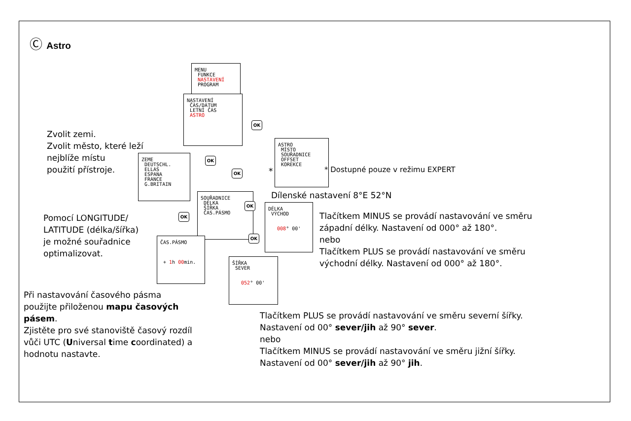Ⓒ Astro
MENU
FUNKCE
NASTAVENÍ
PROGRAM
NASTAVENÍ
ČAS/DATUM
LETNÍ ČAS
ASTRO
OK
ASTRO
MÍSTO
SOUŘADNICE
OFFSET
KOREKCE
*
* Dostupné pouze v režimu EXPERT
OK
OK
ZEME
DEUTSCHL.
ELLAS
ESPANA
FRANCE
G.BRITAIN
Zvolit zemi.
Zvolit město, které leží
nejblíže místu
použití přístroje.
Dílenské nastavení 8°E 52°N
SOUŘADNICE
DÉLKA
ŠÍŘKA
ČAS.PÁSMO
OK
OK
OK
DÉLKA
VÝCHOD
008° 00'
ČAS.PÁSMO
+ 1h 00min.
ŠÍŘKA
SEVER
052° 00'
Pomocí LONGITUDE/
LATITUDE (délka/šířka)
je možné souřadnice
optimalizovat.
Tlačítkem MINUS se provádí nastavování ve směru
západní délky. Nastavení od 000° až 180°.
nebo
Tlačítkem PLUS se provádí nastavování ve směru
východní délky. Nastavení od 000° až 180°.
Při nastavování časového pásma
použijte přiloženou mapu časových
pásem.
Zjistěte pro své stanoviště časový rozdíl
vůči UTC (Universal time coordinated) a
hodnotu nastavte.
Tlačítkem PLUS se provádí nastavování ve směru severní šířky.
Nastavení od 00° sever/jih až 90° sever.
nebo
Tlačítkem MINUS se provádí nastavování ve směru jižní šířky.
Nastavení od 00° sever/jih až 90° jih.